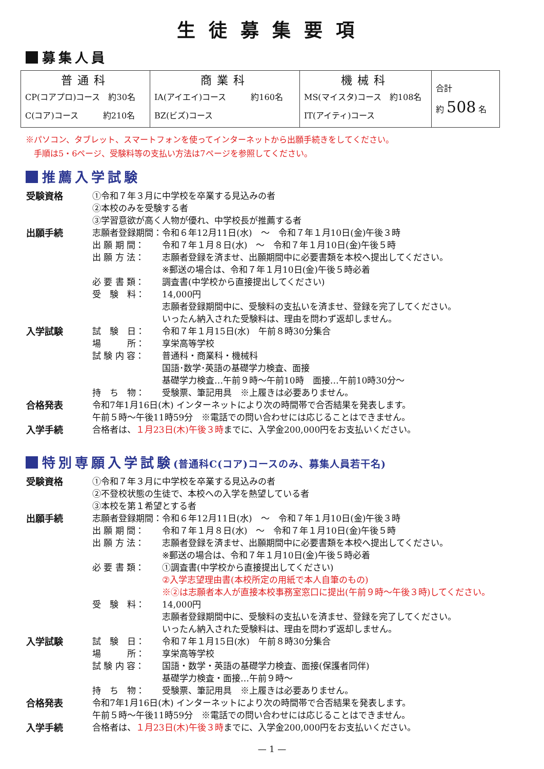生徒募集要項
募集人員
| 普通科 CP(コアプロ)コース 約30名 C(コア)コース 約210名 | 商業科 IA(アイエイ)コース 約160名 BZ(ビズ)コース | 機械科 MS(マイスタ)コース 約108名 IT(アイティ)コース | 合計 約 508 名 |
※パソコン、タブレット、スマートフォンを使ってインターネットから出願手続きをしてください。
　手順は5・6ページ、受験料等の支払い方法は7ページを参照してください。
推薦入学試験
| 受験資格 | ①令和７年３月に中学校を卒業する見込みの者 ②本校のみを受験する者 ③学習意欲が高く人物が優れ、中学校長が推薦する者 | |
| 出願手続 | 志願者登録期間： | 令和６年12月11日(水) ～ 令和７年１月10日(金)午後３時 |
| | 出 願 期 間： | 令和７年１月８日(水) ～ 令和７年１月10日(金)午後５時 |
| | 出 願 方 法： | 志願者登録を済ませ、出願期間中に必要書類を本校へ提出してください。 ※郵送の場合は、令和７年１月10日(金)午後５時必着 |
| | 必 要 書 類： | 調査書(中学校から直接提出してください) |
| | 受 験 料： | 14,000円 志願者登録期間中に、受験料の支払いを済ませ、登録を完了してください。 いったん納入された受験料は、理由を問わず返却しません。 |
| 入学試験 | 試 験 日： | 令和７年１月15日(水) 午前８時30分集合 |
| | 場 所： | 享栄高等学校 |
| | 試 験 内 容： | 普通科・商業科・機械科 国語･数学･英語の基礎学力検査、面接 基礎学力検査…午前９時～午前10時 面接…午前10時30分～ |
| | 持 ち 物： | 受験票、筆記用具 ※上履きは必要ありません。 |
| 合格発表 | 令和7年1月16日(木) インターネットにより次の時間帯で合否結果を発表します。 午前５時～午後11時59分 ※電話での問い合わせには応じることはできません。 | |
| 入学手続 | 合格者は、 １月23日(木)午後３時 までに、入学金200,000円をお支払いください。 | |
特別専願入学試験(普通科C(コア)コースのみ、募集人員若干名)
| 受験資格 | ①令和７年３月に中学校を卒業する見込みの者 ②不登校状態の生徒で、本校への入学を熱望している者 ③本校を第１希望とする者 | |
| 出願手続 | 志願者登録期間： | 令和６年12月11日(水) ～ 令和７年１月10日(金)午後３時 |
| | 出 願 期 間： | 令和７年１月８日(水) ～ 令和７年１月10日(金)午後５時 |
| | 出 願 方 法： | 志願者登録を済ませ、出願期間中に必要書類を本校へ提出してください。 ※郵送の場合は、令和７年１月10日(金)午後５時必着 |
| | 必 要 書 類： | ①調査書(中学校から直接提出してください) ②入学志望理由書(本校所定の用紙で本人自筆のもの) ※②は志願者本人が直接本校事務室窓口に提出(午前９時～午後３時)してください。 |
| | 受 験 料： | 14,000円 志願者登録期間中に、受験料の支払いを済ませ、登録を完了してください。 いったん納入された受験料は、理由を問わず返却しません。 |
| 入学試験 | 試 験 日： | 令和７年１月15日(水) 午前８時30分集合 |
| | 場 所： | 享栄高等学校 |
| | 試 験 内 容： | 国語・数学・英語の基礎学力検査、面接(保護者同伴) 基礎学力検査・面接…午前９時～ |
| | 持 ち 物： | 受験票、筆記用具 ※上履きは必要ありません。 |
| 合格発表 | 令和7年1月16日(木) インターネットにより次の時間帯で合否結果を発表します。 午前５時～午後11時59分 ※電話での問い合わせには応じることはできません。 | |
| 入学手続 | 合格者は、 １月23日(木)午後３時 までに、入学金200,000円をお支払いください。 | |
— 1 —